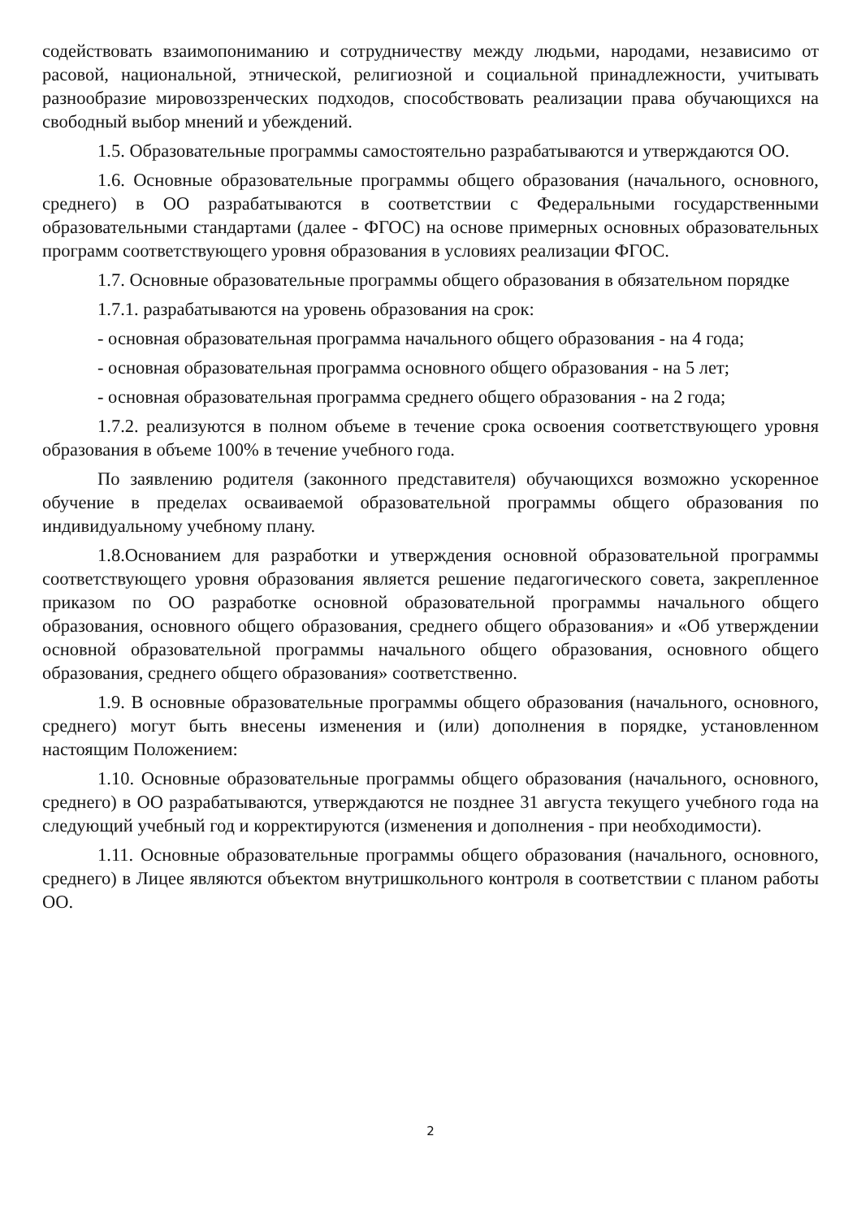содействовать взаимопониманию и сотрудничеству между людьми, народами, независимо от расовой, национальной, этнической, религиозной и социальной принадлежности, учитывать разнообразие мировоззренческих подходов, способствовать реализации права обучающихся на свободный выбор мнений и убеждений.
1.5. Образовательные программы самостоятельно разрабатываются и утверждаются ОО.
1.6. Основные образовательные программы общего образования (начального, основного, среднего) в ОО разрабатываются в соответствии с Федеральными государственными образовательными стандартами (далее - ФГОС) на основе примерных основных образовательных программ соответствующего уровня образования в условиях реализации ФГОС.
1.7. Основные образовательные программы общего образования в обязательном порядке
1.7.1. разрабатываются на уровень образования на срок:
- основная образовательная программа начального общего образования - на 4 года;
- основная образовательная программа основного общего образования - на 5 лет;
- основная образовательная программа среднего общего образования - на 2 года;
1.7.2. реализуются в полном объеме в течение срока освоения соответствующего уровня образования в объеме 100% в течение учебного года.
По заявлению родителя (законного представителя) обучающихся возможно ускоренное обучение в пределах осваиваемой образовательной программы общего образования по индивидуальному учебному плану.
1.8.Основанием для разработки и утверждения основной образовательной программы соответствующего уровня образования является решение педагогического совета, закрепленное приказом по ОО разработке основной образовательной программы начального общего образования, основного общего образования, среднего общего образования» и «Об утверждении основной образовательной программы начального общего образования, основного общего образования, среднего общего образования» соответственно.
1.9. В основные образовательные программы общего образования (начального, основного, среднего) могут быть внесены изменения и (или) дополнения в порядке, установленном настоящим Положением:
1.10. Основные образовательные программы общего образования (начального, основного, среднего) в ОО разрабатываются, утверждаются не позднее 31 августа текущего учебного года на следующий учебный год и корректируются (изменения и дополнения - при необходимости).
1.11. Основные образовательные программы общего образования (начального, основного, среднего) в Лицее являются объектом внутришкольного контроля в соответствии с планом работы ОО.
2